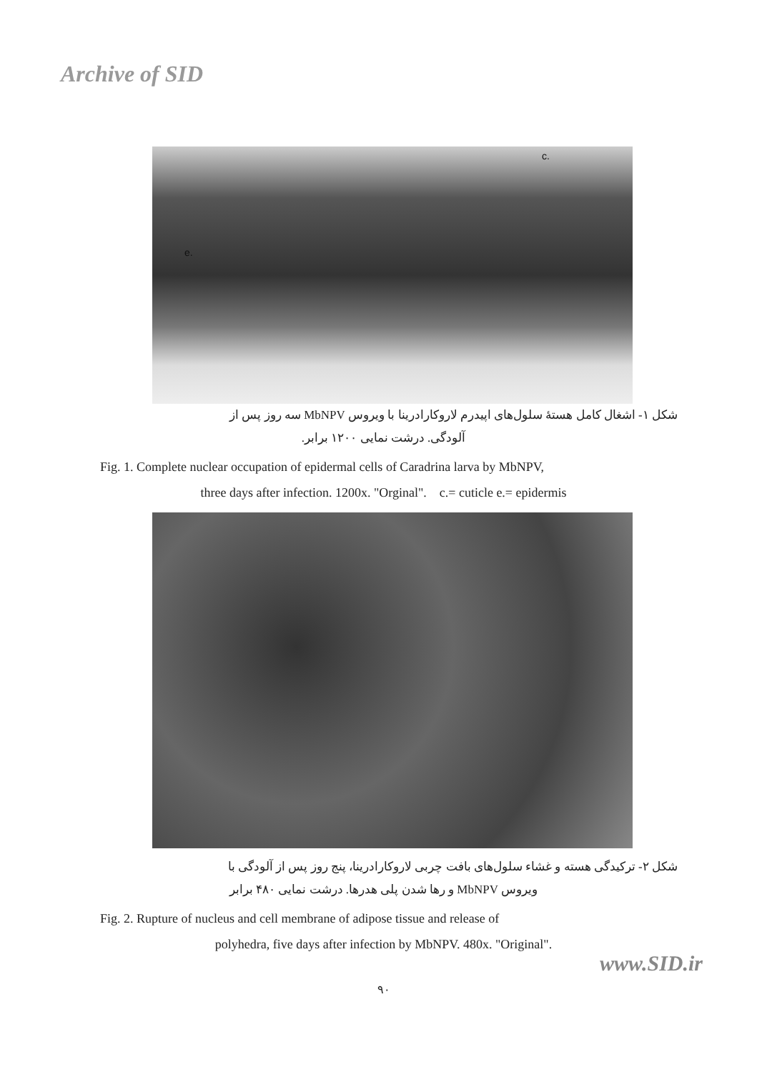Archive of SID
c.
e.
شکل ۱- اشغال کامل هستهٔ سلول‌های اپیدرم لاروکارادرینا با ویروس MbNPV سه روز پس از
آلودگی. درشت نمایی ۱۲۰۰ برابر.
Fig. 1. Complete nuclear occupation of epidermal cells of Caradrina larva by MbNPV,
three days after infection. 1200x. "Orginal". c.= cuticle e.= epidermis
شکل ۲- ترکیدگی هسته و غشاء سلول‌های بافت چربی لاروکارادرینا، پنج روز پس از آلودگی با
ویروس MbNPV و رها شدن پلی هدرها. درشت نمایی ۴۸۰ برابر
Fig. 2. Rupture of nucleus and cell membrane of adipose tissue and release of
polyhedra, five days after infection by MbNPV. 480x. "Original".
www.SID.ir
۹۰